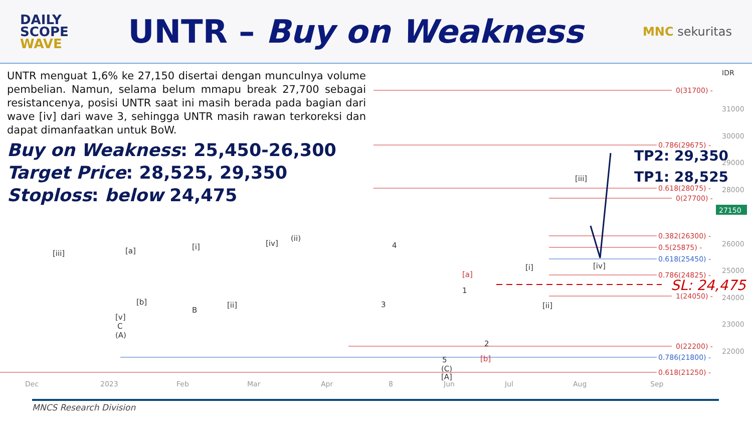DAILY
SCOPE
WAVE
UNTR – Buy on Weakness
MNC sekuritas
0(31700) -
0.786(29675) -
0.618(28075) -
0(27700) -
0.382(26300) -
0.5(25875) -
0.618(25450) -
0.786(24825) -
1(24050) -
0(22200) -
0.786(21800) -
0.618(21250) -
SL: 24,475
TP2: 29,350
TP1: 28,525
IDR
31000
30000
29000
28000
27150
26000
25000
24000
23000
22000
Dec
2023
Feb
Mar
Apr
8
Jun
Jul
Aug
Sep
[iii]
[a]
[i]
[iv]
(ii)
[b]
B
[ii]
[v]
C
(A)
4
3
1
2
5
(C)
[A]
[a]
[b]
[i]
[ii]
[iii]
[iv]
UNTR menguat 1,6% ke 27,150 disertai dengan munculnya volume pembelian. Namun, selama belum mmapu break 27,700 sebagai resistancenya, posisi UNTR saat ini masih berada pada bagian dari wave [iv] dari wave 3, sehingga UNTR masih rawan terkoreksi dan dapat dimanfaatkan untuk BoW.
Buy on Weakness: 25,450-26,300
Target Price: 28,525, 29,350
Stoploss: below 24,475
MNCS Research Division